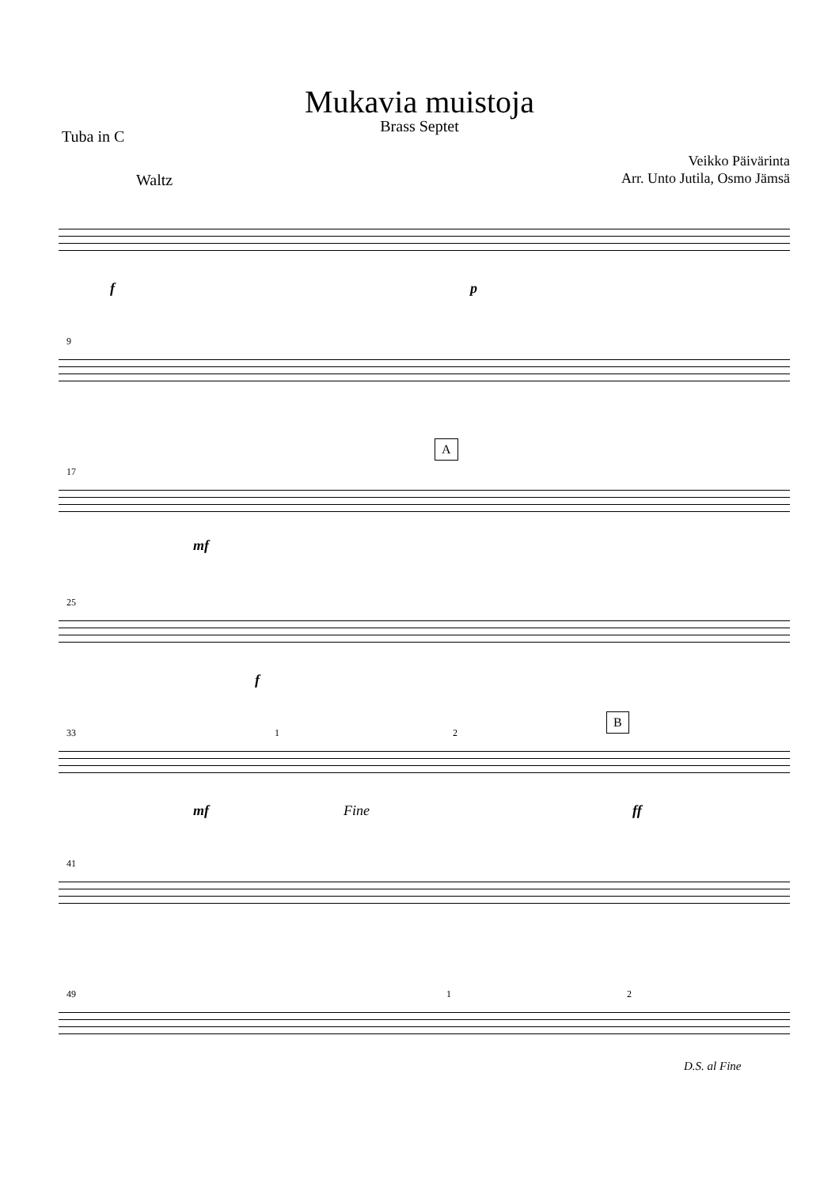Mukavia muistoja
Brass Septet
Tuba in C
Veikko Päivärinta
Arr. Unto Jutila, Osmo Jämsä
Waltz
f p
9
17
A
mf
25
f
33
B
1 2
mf Fine ff
41
49 1 2
D.S. al Fine